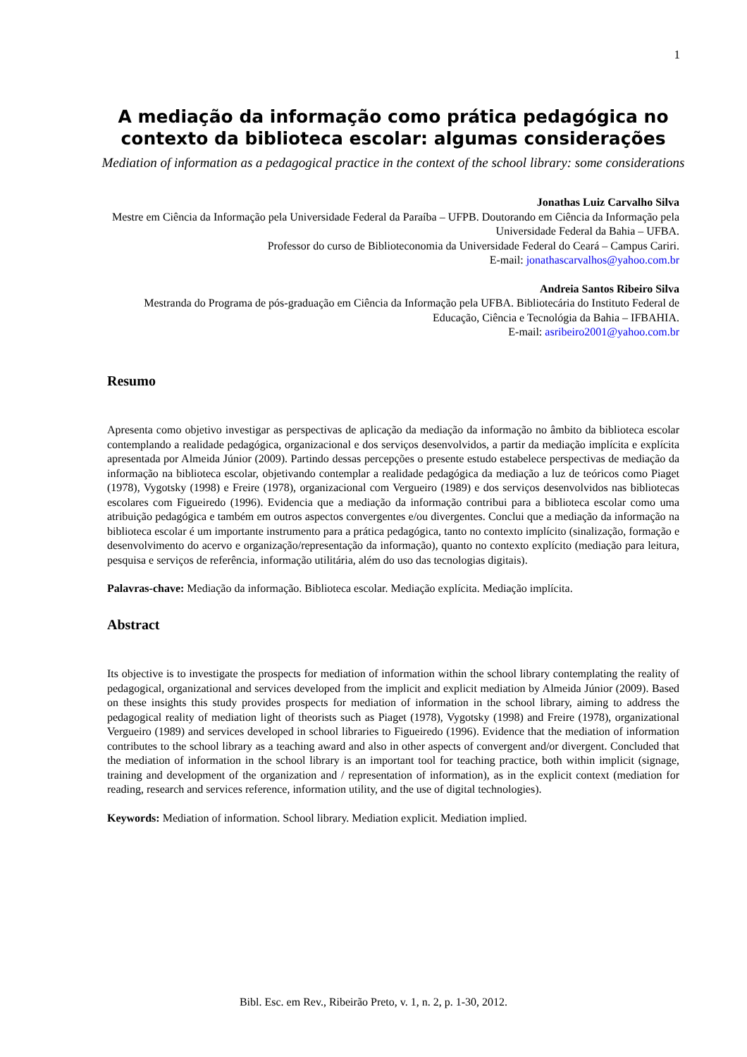1
A mediação da informação como prática pedagógica no contexto da biblioteca escolar: algumas considerações
Mediation of information as a pedagogical practice in the context of the school library: some considerations
Jonathas Luiz Carvalho Silva
Mestre em Ciência da Informação pela Universidade Federal da Paraíba – UFPB. Doutorando em Ciência da Informação pela Universidade Federal da Bahia – UFBA.
Professor do curso de Biblioteconomia da Universidade Federal do Ceará – Campus Cariri.
E-mail: jonathascarvalhos@yahoo.com.br
Andreia Santos Ribeiro Silva
Mestranda do Programa de pós-graduação em Ciência da Informação pela UFBA. Bibliotecária do Instituto Federal de Educação, Ciência e Tecnológia da Bahia – IFBAHIA.
E-mail: asribeiro2001@yahoo.com.br
Resumo
Apresenta como objetivo investigar as perspectivas de aplicação da mediação da informação no âmbito da biblioteca escolar contemplando a realidade pedagógica, organizacional e dos serviços desenvolvidos, a partir da mediação implícita e explícita apresentada por Almeida Júnior (2009). Partindo dessas percepções o presente estudo estabelece perspectivas de mediação da informação na biblioteca escolar, objetivando contemplar a realidade pedagógica da mediação a luz de teóricos como Piaget (1978), Vygotsky (1998) e Freire (1978), organizacional com Vergueiro (1989) e dos serviços desenvolvidos nas bibliotecas escolares com Figueiredo (1996). Evidencia que a mediação da informação contribui para a biblioteca escolar como uma atribuição pedagógica e também em outros aspectos convergentes e/ou divergentes. Conclui que a mediação da informação na biblioteca escolar é um importante instrumento para a prática pedagógica, tanto no contexto implícito (sinalização, formação e desenvolvimento do acervo e organização/representação da informação), quanto no contexto explícito (mediação para leitura, pesquisa e serviços de referência, informação utilitária, além do uso das tecnologias digitais).
Palavras-chave: Mediação da informação. Biblioteca escolar. Mediação explícita. Mediação implícita.
Abstract
Its objective is to investigate the prospects for mediation of information within the school library contemplating the reality of pedagogical, organizational and services developed from the implicit and explicit mediation by Almeida Júnior (2009). Based on these insights this study provides prospects for mediation of information in the school library, aiming to address the pedagogical reality of mediation light of theorists such as Piaget (1978), Vygotsky (1998) and Freire (1978), organizational Vergueiro (1989) and services developed in school libraries to Figueiredo (1996). Evidence that the mediation of information contributes to the school library as a teaching award and also in other aspects of convergent and/or divergent. Concluded that the mediation of information in the school library is an important tool for teaching practice, both within implicit (signage, training and development of the organization and / representation of information), as in the explicit context (mediation for reading, research and services reference, information utility, and the use of digital technologies).
Keywords: Mediation of information. School library. Mediation explicit. Mediation implied.
Bibl. Esc. em Rev., Ribeirão Preto, v. 1, n. 2, p. 1-30, 2012.